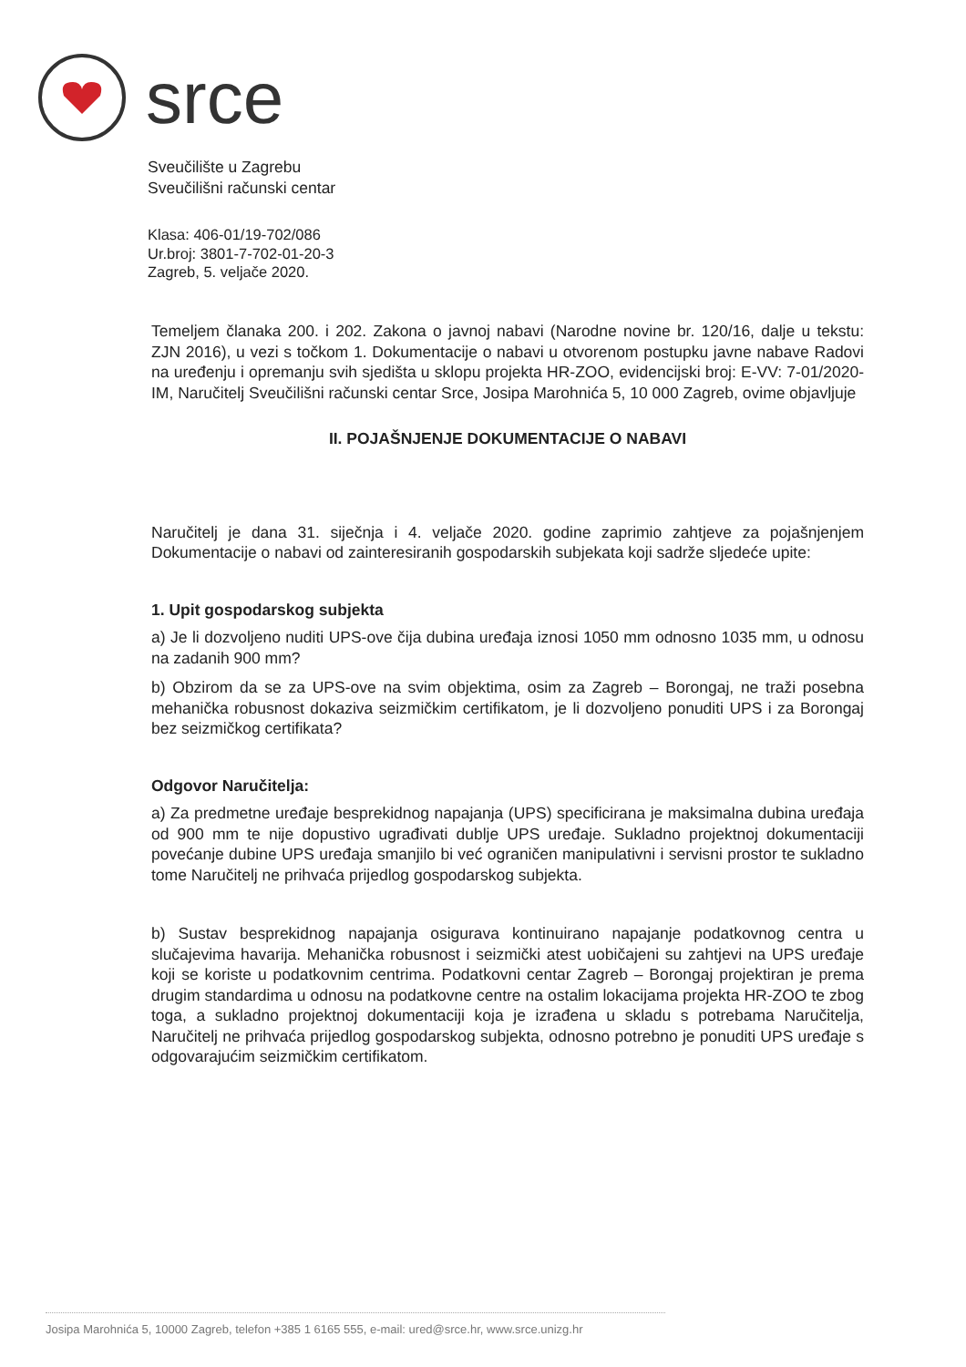srce
Sveučilište u Zagrebu
Sveučilišni računski centar
Klasa: 406-01/19-702/086
Ur.broj: 3801-7-702-01-20-3
Zagreb, 5. veljače 2020.
Temeljem članaka 200. i 202. Zakona o javnoj nabavi (Narodne novine br. 120/16, dalje u tekstu: ZJN 2016), u vezi s točkom 1. Dokumentacije o nabavi u otvorenom postupku javne nabave Radovi na uređenju i opremanju svih sjedišta u sklopu projekta HR-ZOO, evidencijski broj: E-VV: 7-01/2020-IM, Naručitelj Sveučilišni računski centar Srce, Josipa Marohnića 5, 10 000 Zagreb, ovime objavljuje
II. POJAŠNJENJE DOKUMENTACIJE O NABAVI
Naručitelj je dana 31. siječnja i 4. veljače 2020. godine zaprimio zahtjeve za pojašnjenjem Dokumentacije o nabavi od zainteresiranih gospodarskih subjekata koji sadrže sljedeće upite:
1. Upit gospodarskog subjekta
a) Je li dozvoljeno nuditi UPS-ove čija dubina uređaja iznosi 1050 mm odnosno 1035 mm, u odnosu na zadanih 900 mm?
b) Obzirom da se za UPS-ove na svim objektima, osim za Zagreb – Borongaj, ne traži posebna mehanička robusnost dokaziva seizmičkim certifikatom, je li dozvoljeno ponuditi UPS i za Borongaj bez seizmičkog certifikata?
Odgovor Naručitelja:
a) Za predmetne uređaje besprekidnog napajanja (UPS) specificirana je maksimalna dubina uređaja od 900 mm te nije dopustivo ugrađivati dublje UPS uređaje. Sukladno projektnoj dokumentaciji povećanje dubine UPS uređaja smanjilo bi već ograničen manipulativni i servisni prostor te sukladno tome Naručitelj ne prihvaća prijedlog gospodarskog subjekta.
b) Sustav besprekidnog napajanja osigurava kontinuirano napajanje podatkovnog centra u slučajevima havarija. Mehanička robusnost i seizmički atest uobičajeni su zahtjevi na UPS uređaje koji se koriste u podatkovnim centrima. Podatkovni centar Zagreb – Borongaj projektiran je prema drugim standardima u odnosu na podatkovne centre na ostalim lokacijama projekta HR-ZOO te zbog toga, a sukladno projektnoj dokumentaciji koja je izrađena u skladu s potrebama Naručitelja, Naručitelj ne prihvaća prijedlog gospodarskog subjekta, odnosno potrebno je ponuditi UPS uređaje s odgovarajućim seizmičkim certifikatom.
Josipa Marohnića 5, 10000 Zagreb, telefon +385 1 6165 555, e-mail: ured@srce.hr, www.srce.unizg.hr